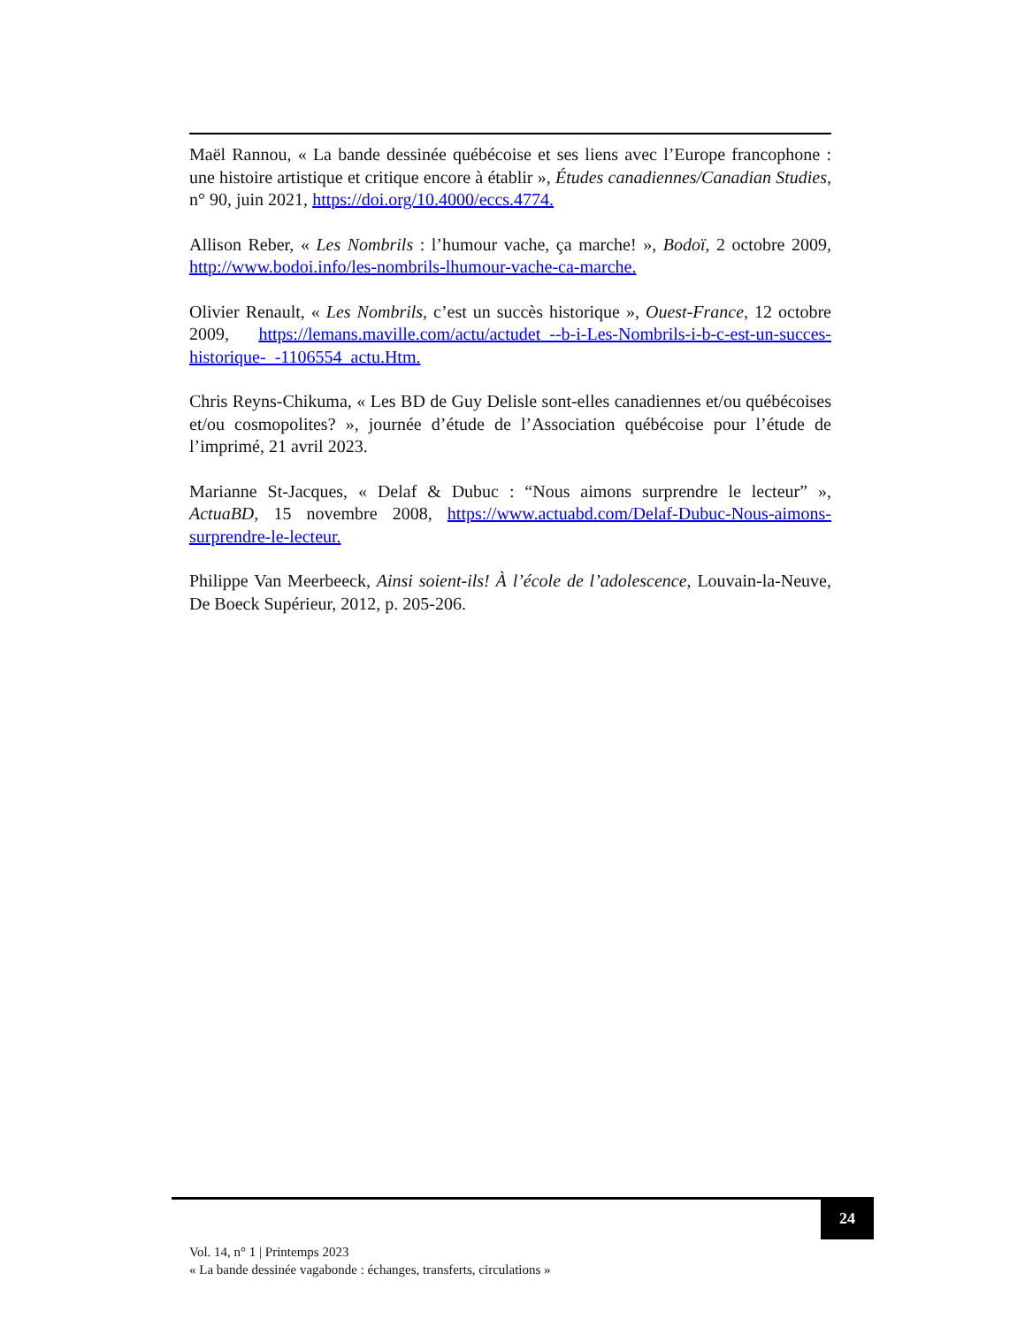Maël Rannou, « La bande dessinée québécoise et ses liens avec l’Europe francophone : une histoire artistique et critique encore à établir », Études canadiennes/Canadian Studies, n° 90, juin 2021, https://doi.org/10.4000/eccs.4774.
Allison Reber, « Les Nombrils : l’humour vache, ça marche! », Bodoï, 2 octobre 2009, http://www.bodoi.info/les-nombrils-lhumour-vache-ca-marche.
Olivier Renault, « Les Nombrils, c’est un succès historique », Ouest-France, 12 octobre 2009, https://lemans.maville.com/actu/actudet_--b-i-Les-Nombrils-i-b-c-est-un-succes-historique-_-1106554_actu.Htm.
Chris Reyns-Chikuma, « Les BD de Guy Delisle sont-elles canadiennes et/ou québécoises et/ou cosmopolites? », journée d’étude de l’Association québécoise pour l’étude de l’imprimé, 21 avril 2023.
Marianne St-Jacques, « Delaf & Dubuc : “Nous aimons surprendre le lecteur” », ActuaBD, 15 novembre 2008, https://www.actuabd.com/Delaf-Dubuc-Nous-aimons-surprendre-le-lecteur.
Philippe Van Meerbeeck, Ainsi soient-ils! À l’école de l’adolescence, Louvain-la-Neuve, De Boeck Supérieur, 2012, p. 205-206.
24
Vol. 14, n° 1 | Printemps 2023
« La bande dessinée vagabonde : échanges, transferts, circulations »